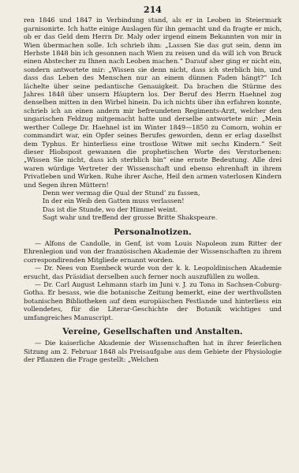214
ren 1846 und 1847 in Verbindung stand, als er in Leoben in Steiermark garnisonirte. Ich hatte einige Auslagen für ihn gemacht und da fragte er mich, ob er das Geld dem Herrn Dr. Maly oder irgend einem Bekannten von mir in Wien übermachen solle. Ich schrieb ihm: „Lassen Sie das gut sein, denn im Herbste 1848 bin ich gesonnen nach Wien zu reisen und da will ich von Bruck einen Abstecher zu Ihnen nach Leoben machen.“ Darauf aber ging er nicht ein, sondern antwortete mir: „Wissen sie denn nicht, dass ich sterblich bin, und dass das Leben des Menschen nur an einem dünnen Faden hängt?“ Ich lächelte über seine pedantische Genauigkeit. Da brachen die Stürme des Jahres 1848 über unsern Häuptern los. Der Beruf des Herrn Haehnel zog denselben mitten in den Wirbel hinein. Da ich nichts über ihn erfahren konnte, schrieb ich an einen andern mir befreundeten Regiments-Arzt, welcher den ungarischen Feldzug mitgemacht hatte und derselbe antwortete mir: „Mein werther College Dr. Haehnel ist im Winter 1849—1850 zu Comorn, wohin er commandirt war, ein Opfer seines Berufes geworden, denn er erlag daselbst dem Typhus. Er hinterliess eine trostlose Witwe mit sechs Kindern.“ Seit dieser Hiobspost gewannen die prophetischen Worte des Verstorbenen: „Wissen Sie nicht, dass ich sterblich bin“ eine ernste Bedeutung. Alle drei waren würdige Vertreter der Wissenschaft und ebenso ehrenhaft in ihrem Privatleben und Wirken. Ruhe ihrer Asche, Heil den armen vaterlosen Kindern und Segen ihren Müttern!
Denn wer vermag die Qual der Stund’ zu fassen,
In der ein Weib den Gatten muss verlassen!
Das ist die Stunde, wo der Himmel weint.
Sagt wahr und treffend der grosse Britte Shakspeare.
Personalnotizen.
— Alfons de Candolle, in Genf, ist vom Louis Napoleon zum Ritter der Ehrenlegion und von der französischen Akademie der Wissenschaften zu ihrem correspondirenden Mitgliede ernannt worden.
— Dr. Nees von Esenbeck wurde von der k. k. Leopoldinischen Akademie ersucht, das Präsidiat derselben auch ferner noch auszufüllen zu wollen.
— Dr. Carl August Lehmann starb im Juni v. J. zu Tona in Sachsen-Coburg-Gotha. Er besass, wie die botanische Zeitung bemerkt, eine der werthvollsten botanischen Bibliotheken auf dem europäischen Festlande und hinterliess ein vollendetes, für die Literar-Geschichte der Botanik wichtiges und umfangreiches Manuscript.
Vereine, Gesellschaften und Anstalten.
— Die kaiserliche Akademie der Wissenschaften hat in ihrer feierlichen Sitzung am 2. Februar 1848 als Preisaufgabe aus dem Gebiete der Physiologie der Pflanzen die Frage gestellt: „Welchen